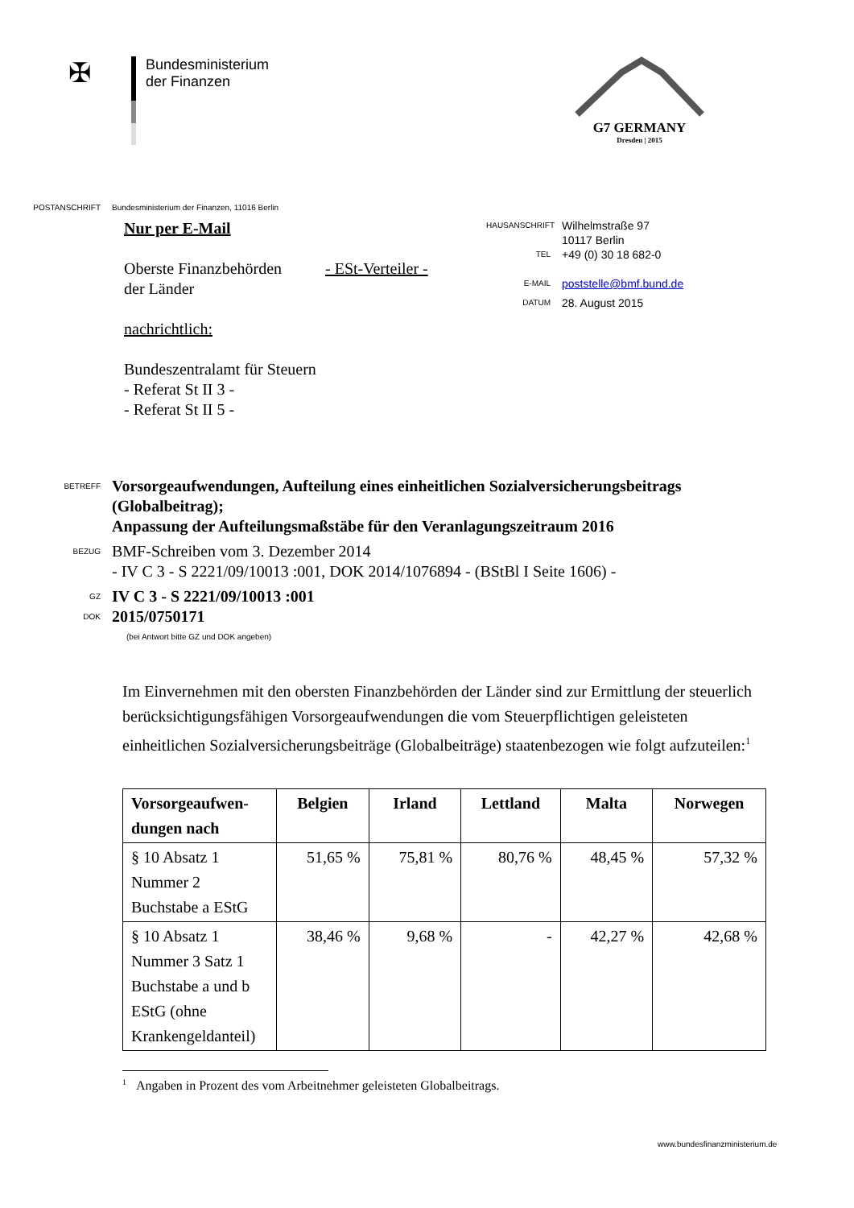✠
Bundesministerium
der Finanzen
G7 GERMANY
Dresden | 2015
POSTANSCHRIFT Bundesministerium der Finanzen, 11016 Berlin
Nur per E-Mail
Oberste Finanzbehörden
der Länder
- ESt-Verteiler -
nachrichtlich:
Bundeszentralamt für Steuern
- Referat St II 3 -
- Referat St II 5 -
HAUSANSCHRIFT
Wilhelmstraße 97
10117 Berlin
TEL
+49 (0) 30 18 682-0
E-MAIL
poststelle@bmf.bund.de
DATUM
28. August 2015
BETREFF
Vorsorgeaufwendungen, Aufteilung eines einheitlichen Sozialversicherungsbeitrags (Globalbeitrag);
Anpassung der Aufteilungsmaßstäbe für den Veranlagungszeitraum 2016
BEZUG
BMF-Schreiben vom 3. Dezember 2014
- IV C 3 - S 2221/09/10013 :001, DOK 2014/1076894 - (BStBl I Seite 1606) -
GZ
DOK
IV C 3 - S 2221/09/10013 :001
2015/0750171
(bei Antwort bitte GZ und DOK angeben)
Im Einvernehmen mit den obersten Finanzbehörden der Länder sind zur Ermittlung der steuerlich berücksichtigungsfähigen Vorsorgeaufwendungen die vom Steuerpflichtigen geleisteten einheitlichen Sozialversicherungsbeiträge (Globalbeiträge) staatenbezogen wie folgt aufzuteilen:<sup>1</sup>
| Vorsorgeaufwen- dungen nach | Belgien | Irland | Lettland | Malta | Norwegen |
| --- | --- | --- | --- | --- | --- |
| § 10 Absatz 1 Nummer 2 Buchstabe a EStG | 51,65 % | 75,81 % | 80,76 % | 48,45 % | 57,32 % |
| § 10 Absatz 1 Nummer 3 Satz 1 Buchstabe a und b EStG (ohne Krankengeldanteil) | 38,46 % | 9,68 % | - | 42,27 % | 42,68 % |
<sup>1</sup> Angaben in Prozent des vom Arbeitnehmer geleisteten Globalbeitrags.
www.bundesfinanzministerium.de